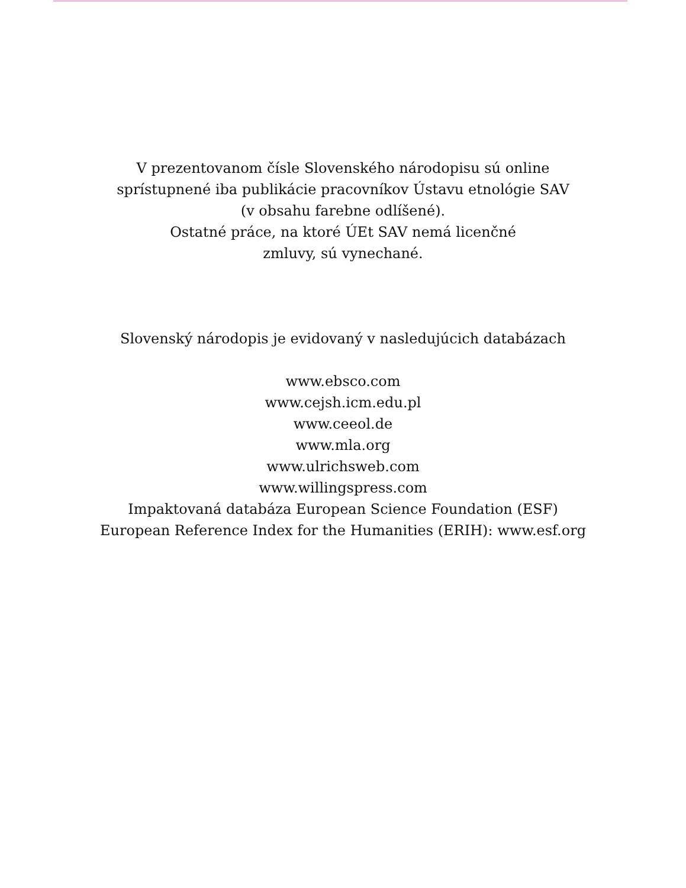V prezentovanom čísle Slovenského národopisu sú online
sprístupnené iba publikácie pracovníkov Ústavu etnológie SAV
(v obsahu farebne odlíšené).
Ostatné práce, na ktoré ÚEt SAV nemá licenčné
zmluvy, sú vynechané.
Slovenský národopis je evidovaný v nasledujúcich databázach
www.ebsco.com
www.cejsh.icm.edu.pl
www.ceeol.de
www.mla.org
www.ulrichsweb.com
www.willingspress.com
Impaktovaná databáza European Science Foundation (ESF)
European Reference Index for the Humanities (ERIH): www.esf.org